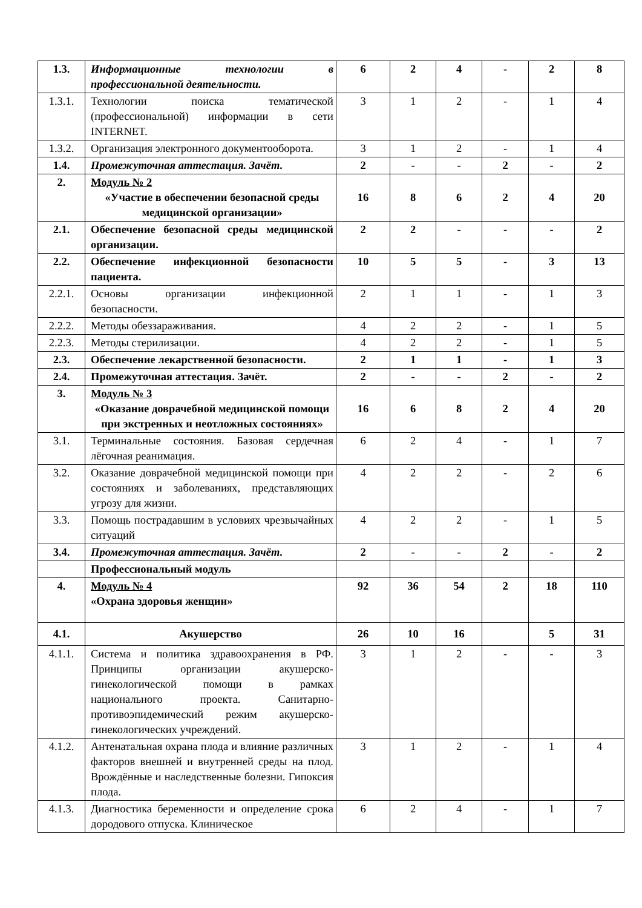| 1.3. | Информационные технологии в профессиональной деятельности. | 6 | 2 | 4 | - | 2 | 8 |
| 1.3.1. | Технологии поиска тематической (профессиональной) информации в сети INTERNET. | 3 | 1 | 2 | - | 1 | 4 |
| 1.3.2. | Организация электронного документооборота. | 3 | 1 | 2 | - | 1 | 4 |
| 1.4. | Промежуточная аттестация. Зачёт. | 2 | - | - | 2 | - | 2 |
| 2. | Модуль № 2 «Участие в обеспечении безопасной среды медицинской организации» | 16 | 8 | 6 | 2 | 4 | 20 |
| 2.1. | Обеспечение безопасной среды медицинской организации. | 2 | 2 | - | - | - | 2 |
| 2.2. | Обеспечение инфекционной безопасности пациента. | 10 | 5 | 5 | - | 3 | 13 |
| 2.2.1. | Основы организации инфекционной безопасности. | 2 | 1 | 1 | - | 1 | 3 |
| 2.2.2. | Методы обеззараживания. | 4 | 2 | 2 | - | 1 | 5 |
| 2.2.3. | Методы стерилизации. | 4 | 2 | 2 | - | 1 | 5 |
| 2.3. | Обеспечение лекарственной безопасности. | 2 | 1 | 1 | - | 1 | 3 |
| 2.4. | Промежуточная аттестация. Зачёт. | 2 | - | - | 2 | - | 2 |
| 3. | Модуль № 3 «Оказание доврачебной медицинской помощи при экстренных и неотложных состояниях» | 16 | 6 | 8 | 2 | 4 | 20 |
| 3.1. | Терминальные состояния. Базовая сердечная лёгочная реанимация. | 6 | 2 | 4 | - | 1 | 7 |
| 3.2. | Оказание доврачебной медицинской помощи при состояниях и заболеваниях, представляющих угрозу для жизни. | 4 | 2 | 2 | - | 2 | 6 |
| 3.3. | Помощь пострадавшим в условиях чрезвычайных ситуаций | 4 | 2 | 2 | - | 1 | 5 |
| 3.4. | Промежуточная аттестация. Зачёт. | 2 | - | - | 2 | - | 2 |
| | Профессиональный модуль | | | | | | |
| 4. | Модуль № 4 «Охрана здоровья женщин» | 92 | 36 | 54 | 2 | 18 | 110 |
| 4.1. | Акушерство | 26 | 10 | 16 | | 5 | 31 |
| 4.1.1. | Система и политика здравоохранения в РФ. Принципы организации акушерско-гинекологической помощи в рамках национального проекта. Санитарно-противоэпидемический режим акушерско-гинекологических учреждений. | 3 | 1 | 2 | - | - | 3 |
| 4.1.2. | Антенатальная охрана плода и влияние различных факторов внешней и внутренней среды на плод. Врождённые и наследственные болезни. Гипоксия плода. | 3 | 1 | 2 | - | 1 | 4 |
| 4.1.3. | Диагностика беременности и определение срока дородового отпуска. Клиническое | 6 | 2 | 4 | - | 1 | 7 |